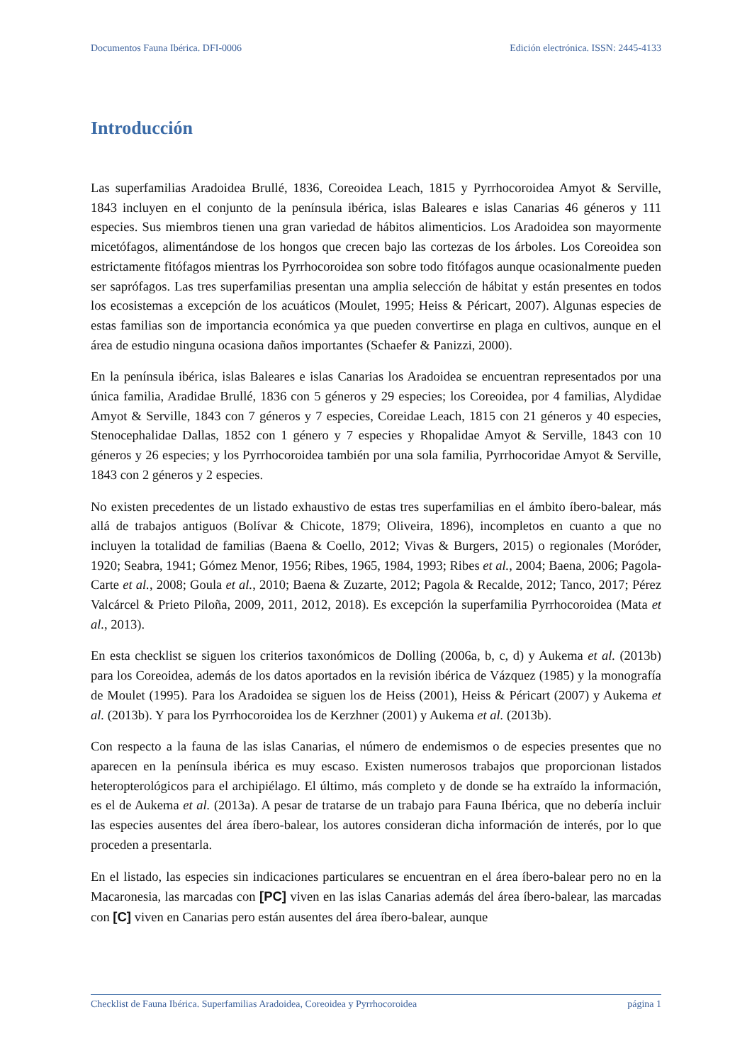Documentos Fauna Ibérica. DFI-0006 Edición electrónica. ISSN: 2445-4133
Introducción
Las superfamilias Aradoidea Brullé, 1836, Coreoidea Leach, 1815 y Pyrrhocoroidea Amyot & Serville, 1843 incluyen en el conjunto de la península ibérica, islas Baleares e islas Canarias 46 géneros y 111 especies. Sus miembros tienen una gran variedad de hábitos alimenticios. Los Aradoidea son mayormente micetófagos, alimentándose de los hongos que crecen bajo las cortezas de los árboles. Los Coreoidea son estrictamente fitófagos mientras los Pyrrhocoroidea son sobre todo fitófagos aunque ocasionalmente pueden ser saprófagos. Las tres superfamilias presentan una amplia selección de hábitat y están presentes en todos los ecosistemas a excepción de los acuáticos (Moulet, 1995; Heiss & Péricart, 2007). Algunas especies de estas familias son de importancia económica ya que pueden convertirse en plaga en cultivos, aunque en el área de estudio ninguna ocasiona daños importantes (Schaefer & Panizzi, 2000).
En la península ibérica, islas Baleares e islas Canarias los Aradoidea se encuentran representados por una única familia, Aradidae Brullé, 1836 con 5 géneros y 29 especies; los Coreoidea, por 4 familias, Alydidae Amyot & Serville, 1843 con 7 géneros y 7 especies, Coreidae Leach, 1815 con 21 géneros y 40 especies, Stenocephalidae Dallas, 1852 con 1 género y 7 especies y Rhopalidae Amyot & Serville, 1843 con 10 géneros y 26 especies; y los Pyrrhocoroidea también por una sola familia, Pyrrhocoridae Amyot & Serville, 1843 con 2 géneros y 2 especies.
No existen precedentes de un listado exhaustivo de estas tres superfamilias en el ámbito íbero-balear, más allá de trabajos antiguos (Bolívar & Chicote, 1879; Oliveira, 1896), incompletos en cuanto a que no incluyen la totalidad de familias (Baena & Coello, 2012; Vivas & Burgers, 2015) o regionales (Moróder, 1920; Seabra, 1941; Gómez Menor, 1956; Ribes, 1965, 1984, 1993; Ribes et al., 2004; Baena, 2006; Pagola-Carte et al., 2008; Goula et al., 2010; Baena & Zuzarte, 2012; Pagola & Recalde, 2012; Tanco, 2017; Pérez Valcárcel & Prieto Piloña, 2009, 2011, 2012, 2018). Es excepción la superfamilia Pyrrhocoroidea (Mata et al., 2013).
En esta checklist se siguen los criterios taxonómicos de Dolling (2006a, b, c, d) y Aukema et al. (2013b) para los Coreoidea, además de los datos aportados en la revisión ibérica de Vázquez (1985) y la monografía de Moulet (1995). Para los Aradoidea se siguen los de Heiss (2001), Heiss & Péricart (2007) y Aukema et al. (2013b). Y para los Pyrrhocoroidea los de Kerzhner (2001) y Aukema et al. (2013b).
Con respecto a la fauna de las islas Canarias, el número de endemismos o de especies presentes que no aparecen en la península ibérica es muy escaso. Existen numerosos trabajos que proporcionan listados heteropterológicos para el archipiélago. El último, más completo y de donde se ha extraído la información, es el de Aukema et al. (2013a). A pesar de tratarse de un trabajo para Fauna Ibérica, que no debería incluir las especies ausentes del área íbero-balear, los autores consideran dicha información de interés, por lo que proceden a presentarla.
En el listado, las especies sin indicaciones particulares se encuentran en el área íbero-balear pero no en la Macaronesia, las marcadas con [PC] viven en las islas Canarias además del área íbero-balear, las marcadas con [C] viven en Canarias pero están ausentes del área íbero-balear, aunque
Checklist de Fauna Ibérica. Superfamilias Aradoidea, Coreoidea y Pyrrhocoroidea página 1